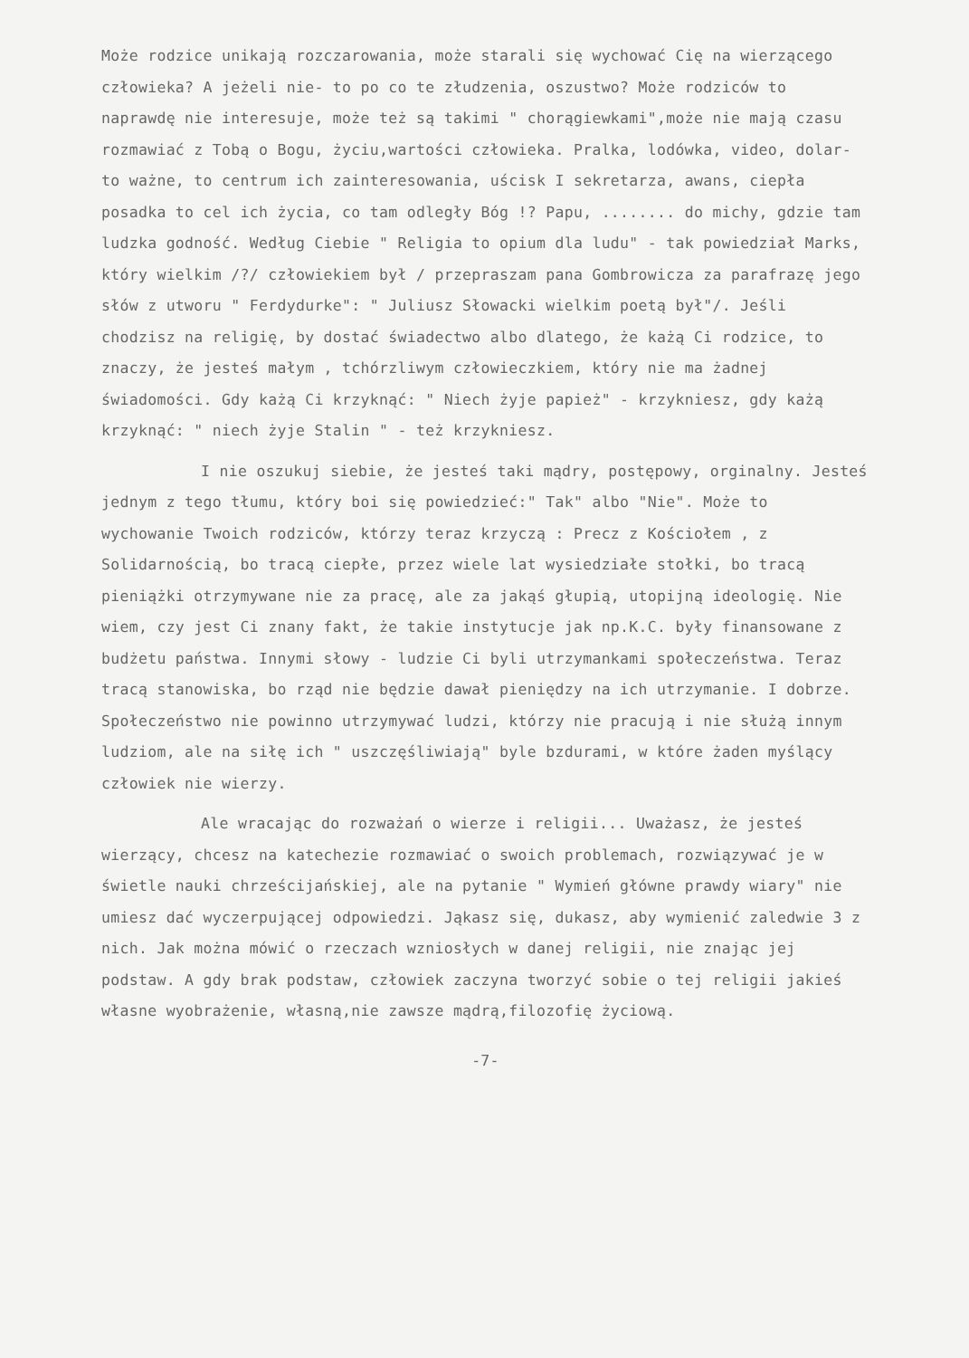Może rodzice unikają rozczarowania, może starali się wychować Cię na wierzącego człowieka? A jeżeli nie- to po co te złudzenia, oszustwo? Może rodziców to naprawdę nie interesuje, może też są takimi " chorągiewkami",może nie mają czasu rozmawiać z Tobą o Bogu, życiu,wartości człowieka. Pralka, lodówka, video, dolar- to ważne, to centrum ich zainteresowania, uścisk I sekretarza, awans, ciepła posadka to cel ich życia, co tam odległy Bóg !? Papu, ........ do michy, gdzie tam ludzka godność. Według Ciebie " Religia to opium dla ludu" - tak powiedział Marks, który wielkim /?/ człowiekiem był / przepraszam pana Gombrowicza za parafrazę jego słów z utworu " Ferdydurke": " Juliusz Słowacki wielkim poetą był"/. Jeśli chodzisz na religię, by dostać świadectwo albo dlatego, że każą Ci rodzice, to znaczy, że jesteś małym , tchórzliwym człowieczkiem, który nie ma żadnej świadomości. Gdy każą Ci krzyknąć: " Niech żyje papież" - krzykniesz, gdy każą krzyknąć: " niech żyje Stalin " - też krzykniesz.
I nie oszukuj siebie, że jesteś taki mądry, postępowy, orginalny. Jesteś jednym z tego tłumu, który boi się powiedzieć:" Tak" albo "Nie". Może to wychowanie Twoich rodziców, którzy teraz krzyczą : Precz z Kościołem , z Solidarnością, bo tracą ciepłe, przez wiele lat wysiedziałe stołki, bo tracą pieniążki otrzymywane nie za pracę, ale za jakąś głupią, utopijną ideologię. Nie wiem, czy jest Ci znany fakt, że takie instytucje jak np.K.C. były finansowane z budżetu państwa. Innymi słowy - ludzie Ci byli utrzymankami społeczeństwa. Teraz tracą stanowiska, bo rząd nie będzie dawał pieniędzy na ich utrzymanie. I dobrze. Społeczeństwo nie powinno utrzymywać ludzi, którzy nie pracują i nie służą innym ludziom, ale na siłę ich " uszczęśliwiają" byle bzdurami, w które żaden myślący człowiek nie wierzy.
Ale wracając do rozważań o wierze i religii... Uważasz, że jesteś wierzący, chcesz na katechezie rozmawiać o swoich problemach, rozwiązywać je w świetle nauki chrześcijańskiej, ale na pytanie " Wymień główne prawdy wiary" nie umiesz dać wyczerpującej odpowiedzi. Jąkasz się, dukasz, aby wymienić zaledwie 3 z nich. Jak można mówić o rzeczach wzniosłych w danej religii, nie znając jej podstaw. A gdy brak podstaw, człowiek zaczyna tworzyć sobie o tej religii jakieś własne wyobrażenie, własną,nie zawsze mądrą,filozofię życiową.
-7-